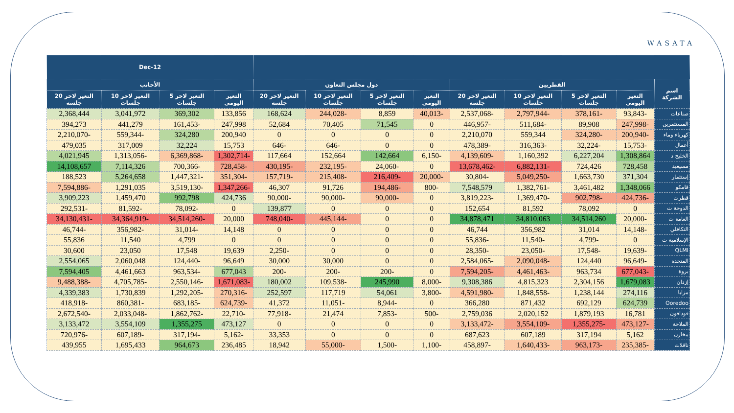WASATA
| | | | | | | | | | 12-Dec | | | |
| --- | --- | --- | --- | --- | --- | --- | --- | --- | --- | --- | --- | --- |
| اسم الشركة | القطريين | | | | دول مجلس التعاون | | | | الأجانب | | | |
| | التغير اليومي | التغير لاخر 5 جلسات | التغير لاخر 10 جلسات | التغير لاخر 20 جلسة | التغير اليومي | التغير لاخر 5 جلسات | التغير لاخر 10 جلسات | التغير لاخر 20 جلسة | التغير اليومي | التغير لاخر 5 جلسات | التغير لاخر 10 جلسات | التغير لاخر 20 جلسة |
| صناعات | -93,843 | -378,161 | -2,797,944 | -2,537,068 | -40,013 | 8,859 | -244,028 | 168,624 | 133,856 | 369,302 | 3,041,972 | 2,368,444 |
| المستثمرين | -247,998 | 89,908 | -511,684 | -446,957 | 0 | 71,545 | 70,405 | 52,684 | 247,998 | -161,453 | 441,279 | 394,273 |
| كهرباء وماء | -200,940 | -324,280 | 559,344 | 2,210,070 | 0 | 0 | 0 | 0 | 200,940 | 324,280 | -559,344 | -2,210,070 |
| أعمال | -15,753 | -32,224 | -316,363 | -478,389 | 0 | 0 | -646 | -646 | 15,753 | 32,224 | 317,009 | 479,035 |
| الخليج د | 1,308,864 | 6,227,204 | 1,160,392 | -4,139,609 | -6,150 | 142,664 | 152,664 | 117,664 | -1,302,714 | -6,369,868 | -1,313,056 | 4,021,945 |
| مسيعيد | 728,458 | 724,426 | -6,882,131 | -13,678,462 | 0 | -24,060 | -232,195 | -430,195 | -728,458 | -700,366 | 7,114,326 | 14,108,657 |
| إستثمار | 371,304 | 1,663,730 | -5,049,250 | -30,804 | -20,000 | -216,409 | -215,408 | -157,719 | -351,304 | -1,447,321 | 5,264,658 | 188,523 |
| قامكو | 1,348,066 | 3,461,482 | -1,382,761 | 7,548,579 | -800 | -194,486 | 91,726 | 46,307 | -1,347,266 | -3,519,130 | 1,291,035 | -7,594,886 |
| قطرت | -424,736 | -902,798 | -1,369,470 | -3,819,223 | 0 | -90,000 | -90,000 | -90,000 | 424,736 | 992,798 | 1,459,470 | 3,909,223 |
| الدوحة ت | 0 | 78,092 | 81,592 | 152,654 | 0 | 0 | 0 | 139,877 | 0 | -78,092 | -81,592 | -292,531 |
| العامة ت | -20,000 | 34,514,260 | 34,810,063 | 34,878,471 | 0 | 0 | -445,144 | -748,040 | 20,000 | -34,514,260 | -34,364,919 | -34,130,431 |
| التكافلي | -14,148 | 31,014 | 356,982 | 46,744 | 0 | 0 | 0 | 0 | 14,148 | -31,014 | -356,982 | -46,744 |
| الإسلامية ت | 0 | -4,799 | -11,540 | -55,836 | 0 | 0 | 0 | 0 | 0 | 4,799 | 11,540 | 55,836 |
| QLMI | -19,639 | -17,548 | -23,050 | -28,350 | 0 | 0 | 0 | -2,250 | 19,639 | 17,548 | 23,050 | 30,600 |
| المتحدة | -96,649 | 124,440 | -2,090,048 | -2,584,065 | 0 | 0 | 30,000 | 30,000 | 96,649 | -124,440 | 2,060,048 | 2,554,065 |
| بروة | -677,043 | 963,734 | -4,461,463 | -7,594,205 | 0 | -200 | -200 | -200 | 677,043 | -963,534 | 4,461,663 | 7,594,405 |
| إزدان | 1,679,083 | 2,304,156 | 4,815,323 | 9,308,386 | -8,000 | 245,990 | -109,538 | 180,002 | -1,671,083 | -2,550,146 | -4,705,785 | -9,488,388 |
| مزايا | 274,116 | 1,238,144 | -1,848,558 | -4,591,980 | -3,800 | 54,061 | 117,719 | 252,597 | -270,316 | -1,292,205 | 1,730,839 | 4,339,383 |
| Ooredoo | 624,739 | 692,129 | 871,432 | 366,280 | 0 | -8,944 | -11,051 | 41,372 | -624,739 | -683,185 | -860,381 | -418,918 |
| فودافون | 16,781 | 1,879,193 | 2,020,152 | 2,759,036 | -500 | -7,853 | 21,474 | -77,918 | -22,710 | -1,862,762 | -2,033,048 | -2,672,540 |
| الملاحة | -473,127 | -1,355,275 | -3,554,109 | -3,133,472 | 0 | 0 | 0 | 0 | 473,127 | 1,355,275 | 3,554,109 | 3,133,472 |
| مخازن | 5,162 | 317,194 | 607,189 | 687,623 | 0 | 0 | 0 | 33,353 | -5,162 | -317,194 | -607,189 | -720,976 |
| ناقلات | -235,385 | -963,173 | -1,640,433 | -458,897 | -1,100 | -1,500 | -55,000 | 18,942 | 236,485 | 964,673 | 1,695,433 | 439,955 |